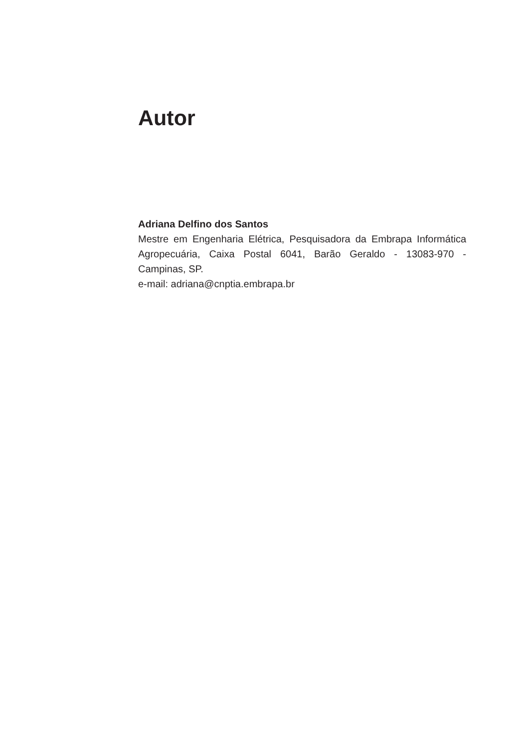Autor
Adriana Delfino dos Santos
Mestre em Engenharia Elétrica, Pesquisadora da Embrapa Informática Agropecuária, Caixa Postal 6041, Barão Geraldo - 13083-970 - Campinas, SP.
e-mail: adriana@cnptia.embrapa.br